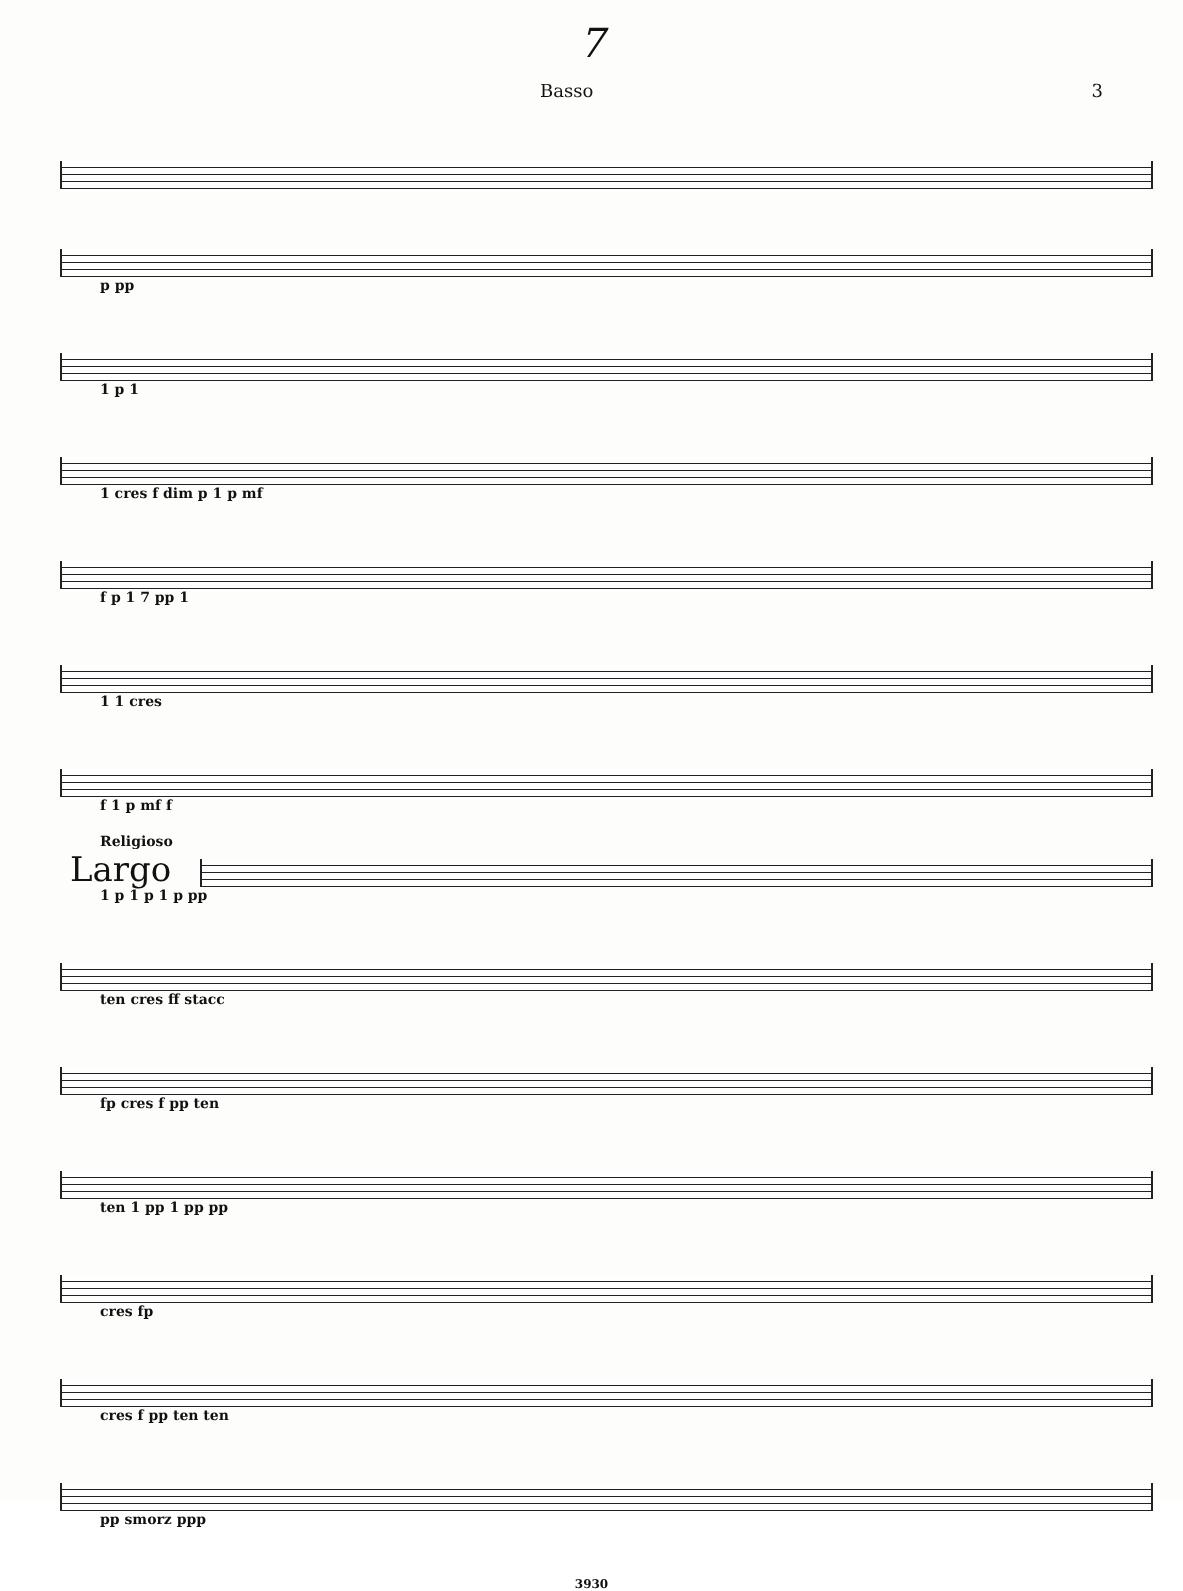7
Basso 3
p pp
1 p 1
1 cres f dim p 1 p mf
f p 1 7 pp 1
1 1 cres
f 1 p mf f
Religioso
Largo
1 p 1 p 1 p pp
ten cres ff stacc
fp cres f pp ten
ten 1 pp 1 pp pp
cres fp
cres f pp ten ten
pp smorz ppp
3930